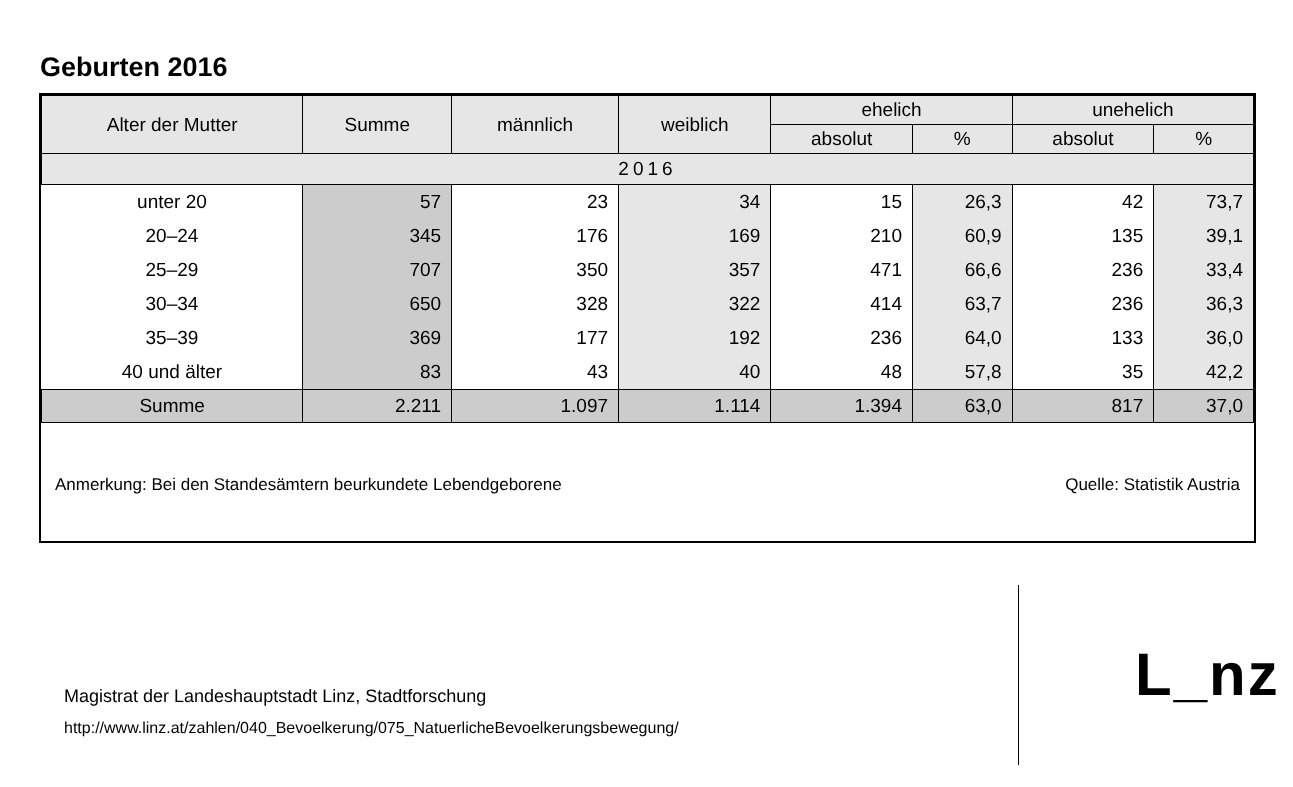Geburten 2016
| Alter der Mutter | Summe | männlich | weiblich | ehelich | | unehelich | |
| --- | --- | --- | --- | --- | --- | --- | --- |
| | | | | absolut | % | absolut | % |
| 2016 | | | | | | | |
| unter 20 | 57 | 23 | 34 | 15 | 26,3 | 42 | 73,7 |
| 20–24 | 345 | 176 | 169 | 210 | 60,9 | 135 | 39,1 |
| 25–29 | 707 | 350 | 357 | 471 | 66,6 | 236 | 33,4 |
| 30–34 | 650 | 328 | 322 | 414 | 63,7 | 236 | 36,3 |
| 35–39 | 369 | 177 | 192 | 236 | 64,0 | 133 | 36,0 |
| 40 und älter | 83 | 43 | 40 | 48 | 57,8 | 35 | 42,2 |
| Summe | 2.211 | 1.097 | 1.114 | 1.394 | 63,0 | 817 | 37,0 |
Anmerkung: Bei den Standesämtern beurkundete Lebendgeborene Quelle: Statistik Austria
Magistrat der Landeshauptstadt Linz, Stadtforschung
http://www.linz.at/zahlen/040_Bevoelkerung/075_NatuerlicheBevoelkerungsbewegung/
L_nz